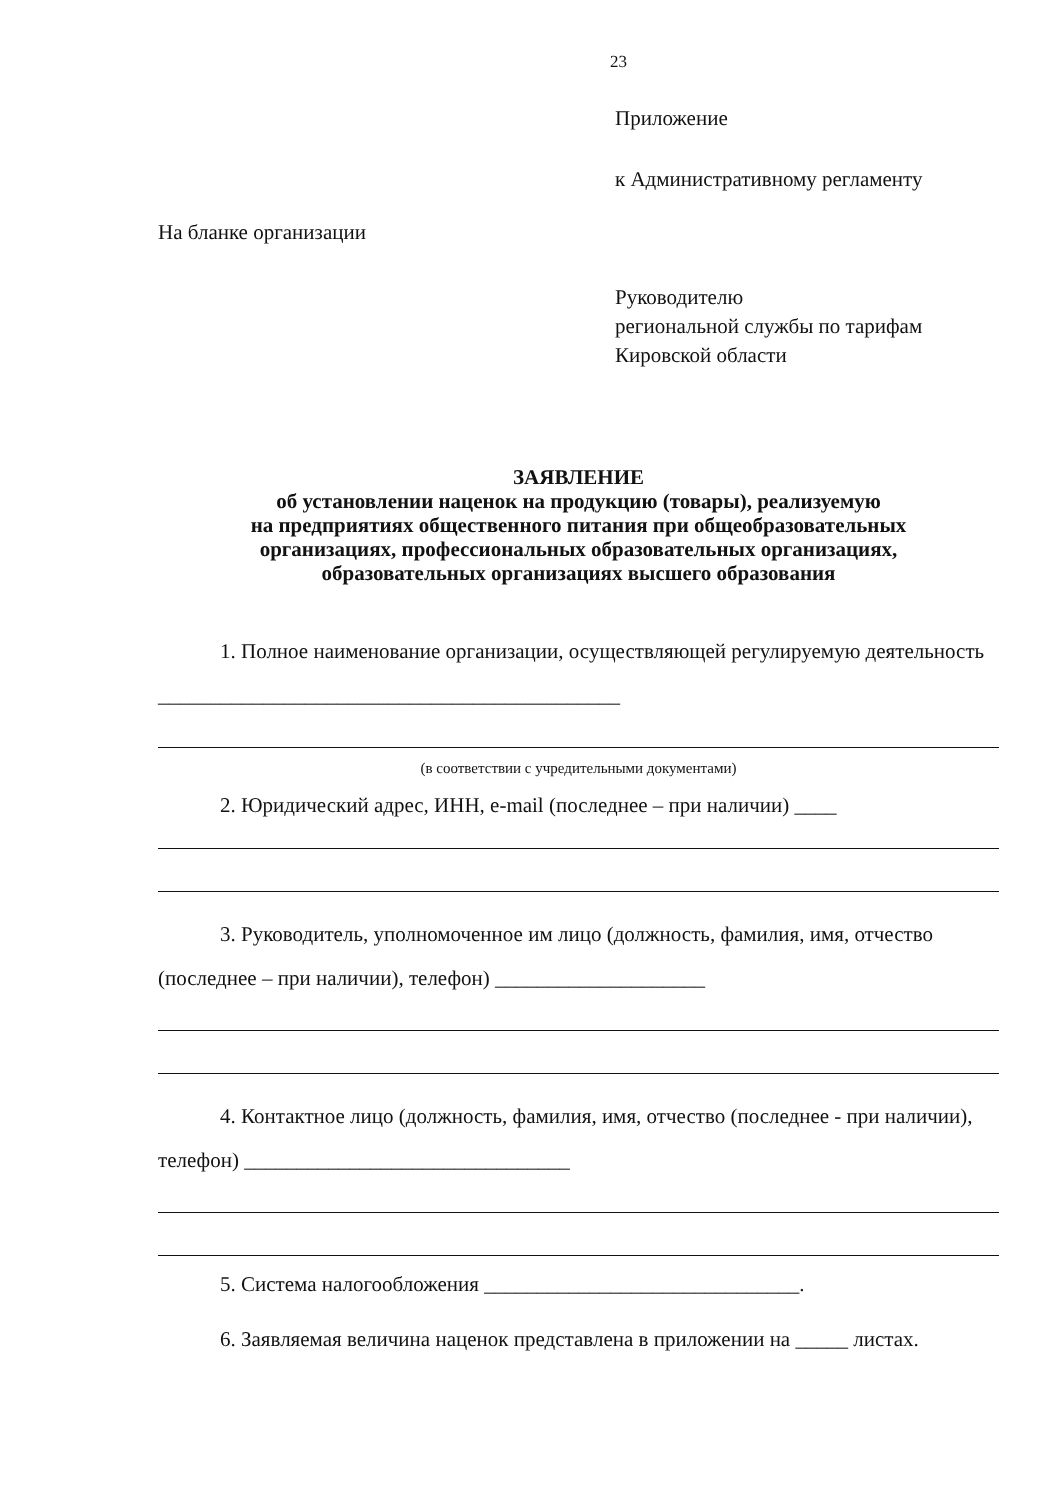23
Приложение
к Административному регламенту
На бланке организации
Руководителю
региональной службы по тарифам
Кировской области
ЗАЯВЛЕНИЕ
об установлении наценок на продукцию (товары), реализуемую
на предприятиях общественного питания при общеобразовательных
организациях, профессиональных образовательных организациях,
образовательных организациях высшего образования
1. Полное наименование организации, осуществляющей регулируемую деятельность ____________________________________________
(в соответствии с учредительными документами)
2. Юридический адрес, ИНН, e-mail (последнее – при наличии) ____
3. Руководитель, уполномоченное им лицо (должность, фамилия, имя, отчество (последнее – при наличии), телефон) ____________________
4. Контактное лицо (должность, фамилия, имя, отчество (последнее - при наличии), телефон) _______________________________
5. Система налогообложения ______________________________.
6. Заявляемая величина наценок представлена в приложении на _____ листах.